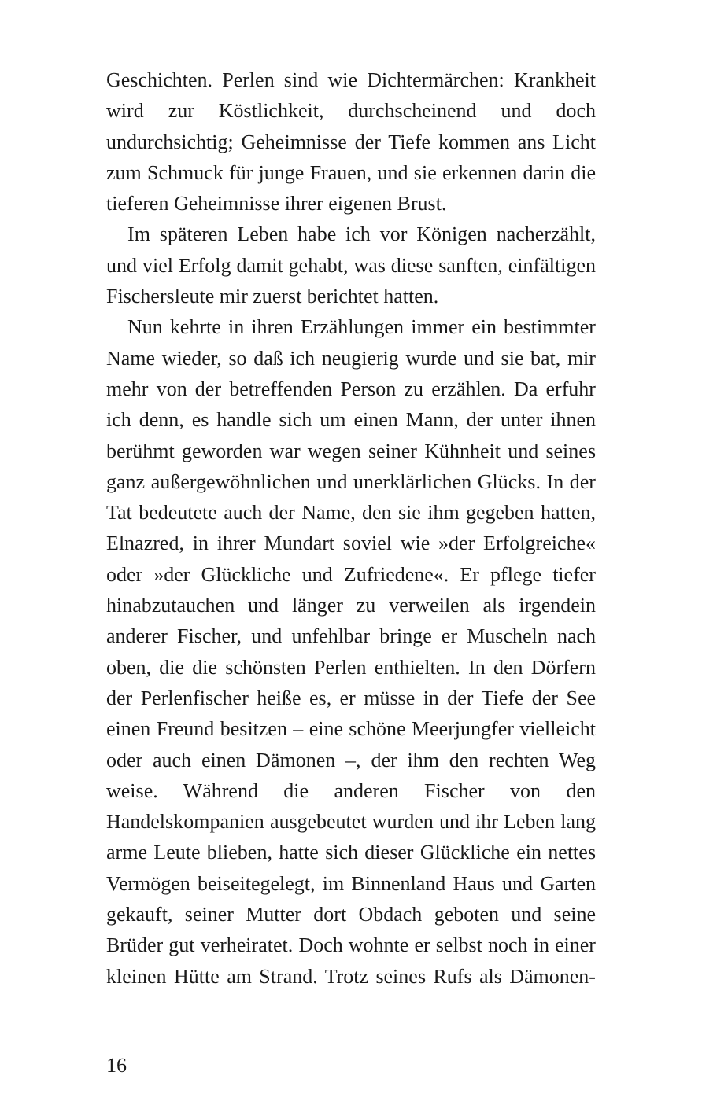Geschichten. Perlen sind wie Dichtermärchen: Krankheit wird zur Köstlichkeit, durchscheinend und doch undurchsichtig; Geheimnisse der Tiefe kommen ans Licht zum Schmuck für junge Frauen, und sie erkennen darin die tieferen Geheimnisse ihrer eigenen Brust.
Im späteren Leben habe ich vor Königen nacherzählt, und viel Erfolg damit gehabt, was diese sanften, einfältigen Fischersleute mir zuerst berichtet hatten.
Nun kehrte in ihren Erzählungen immer ein bestimmter Name wieder, so daß ich neugierig wurde und sie bat, mir mehr von der betreffenden Person zu erzählen. Da erfuhr ich denn, es handle sich um einen Mann, der unter ihnen berühmt geworden war wegen seiner Kühnheit und seines ganz außergewöhnlichen und unerklärlichen Glücks. In der Tat bedeutete auch der Name, den sie ihm gegeben hatten, Elnazred, in ihrer Mundart soviel wie »der Erfolgreiche« oder »der Glückliche und Zufriedene«. Er pflege tiefer hinabzutauchen und länger zu verweilen als irgendein anderer Fischer, und unfehlbar bringe er Muscheln nach oben, die die schönsten Perlen enthielten. In den Dörfern der Perlenfischer heiße es, er müsse in der Tiefe der See einen Freund besitzen – eine schöne Meerjungfer vielleicht oder auch einen Dämonen –, der ihm den rechten Weg weise. Während die anderen Fischer von den Handelskompanien ausgebeutet wurden und ihr Leben lang arme Leute blieben, hatte sich dieser Glückliche ein nettes Vermögen beiseitegelegt, im Binnenland Haus und Garten gekauft, seiner Mutter dort Obdach geboten und seine Brüder gut verheiratet. Doch wohnte er selbst noch in einer kleinen Hütte am Strand. Trotz seines Rufs als Dämonen-
16